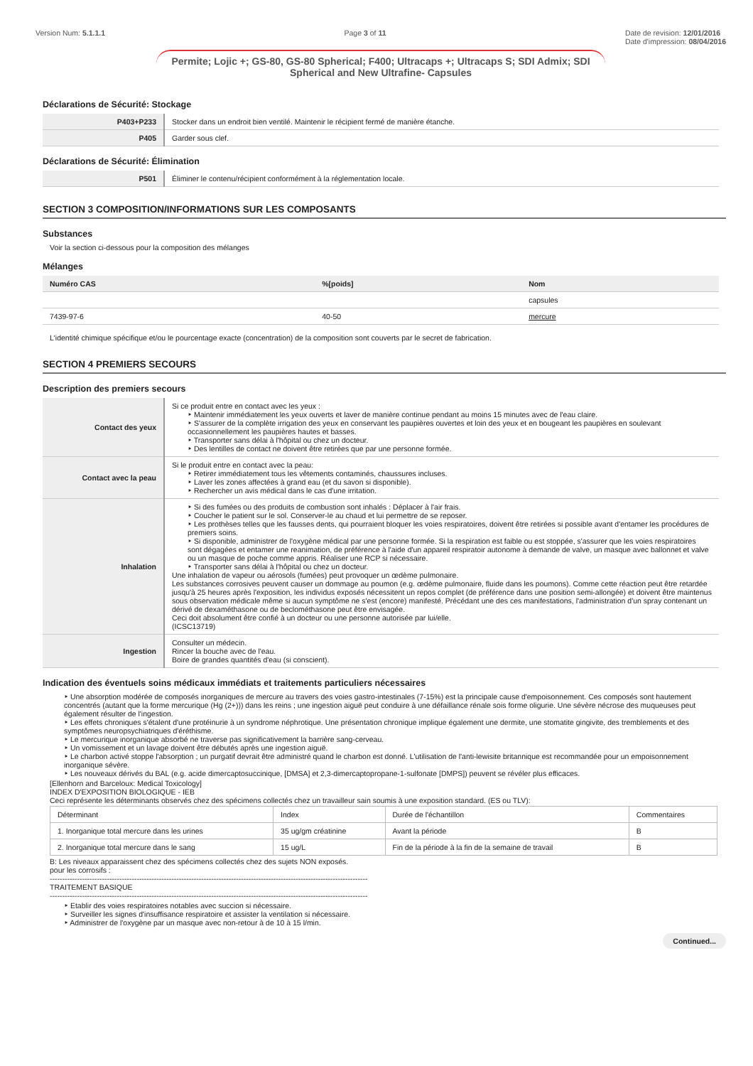Version Num: 5.1.1.1 Page 3 of 11 Date de revision: 12/01/2016
Date d'impression: 08/04/2016
Permite; Lojic +; GS-80, GS-80 Spherical; F400; Ultracaps +; Ultracaps S; SDI Admix; SDI Spherical and New Ultrafine- Capsules
Déclarations de Sécurité: Stockage
| P403+P233 | Stocker dans un endroit bien ventilé. Maintenir le récipient fermé de manière étanche. |
| P405 | Garder sous clef. |
Déclarations de Sécurité: Élimination
| P501 | Éliminer le contenu/récipient conformément à la réglementation locale. |
SECTION 3 COMPOSITION/INFORMATIONS SUR LES COMPOSANTS
Substances
Voir la section ci-dessous pour la composition des mélanges
Mélanges
| Numéro CAS | %[poids] | Nom |
| --- | --- | --- |
| | | capsules |
| 7439-97-6 | 40-50 | mercure |
L'identité chimique spécifique et/ou le pourcentage exacte (concentration) de la composition sont couverts par le secret de fabrication.
SECTION 4 PREMIERS SECOURS
Description des premiers secours
| Contact des yeux | Si ce produit entre en contact avec les yeux : Maintenir immédiatement les yeux ouverts et laver de manière continue pendant au moins 15 minutes avec de l'eau claire. S'assurer de la complète irrigation des yeux en conservant les paupières ouvertes et loin des yeux et en bougeant les paupières en soulevant occasionnellement les paupières hautes et basses. Transporter sans délai à l'hôpital ou chez un docteur. Des lentilles de contact ne doivent être retirées que par une personne formée. |
| Contact avec la peau | Si le produit entre en contact avec la peau: Retirer immédiatement tous les vêtements contaminés, chaussures incluses. Laver les zones affectées à grand eau (et du savon si disponible). Rechercher un avis médical dans le cas d'une irritation. |
| Inhalation | Si des fumées ou des produits de combustion sont inhalés : Déplacer à l'air frais. Coucher le patient sur le sol. Conserver-le au chaud et lui permettre de se reposer. Les prothèses telles que les fausses dents, qui pourraient bloquer les voies respiratoires, doivent être retirées si possible avant d'entamer les procédures de premiers soins. Si disponible, administrer de l'oxygène médical par une personne formée. Si la respiration est faible ou est stoppée, s'assurer que les voies respiratoires sont dégagées et entamer une reanimation, de préférence à l'aide d'un appareil respiratoir autonome à demande de valve, un masque avec ballonnet et valve ou un masque de poche comme appris. Réaliser une RCP si nécessaire. Transporter sans délai à l'hôpital ou chez un docteur. Une inhalation de vapeur ou aérosols (fumées) peut provoquer un œdème pulmonaire. Les substances corrosives peuvent causer un dommage au poumon (e.g. œdème pulmonaire, fluide dans les poumons). Comme cette réaction peut être retardée jusqu'à 25 heures après l'exposition, les individus exposés nécessitent un repos complet (de préférence dans une position semi-allongée) et doivent être maintenus sous observation médicale même si aucun symptôme ne s'est (encore) manifesté. Précédant une des ces manifestations, l'administration d'un spray contenant un dérivé de dexaméthasone ou de beclométhasone peut être envisagée. Ceci doit absolument être confié à un docteur ou une personne autorisée par lui/elle. (ICSC13719) |
| Ingestion | Consulter un médecin. Rincer la bouche avec de l'eau. Boire de grandes quantités d'eau (si conscient). |
Indication des éventuels soins médicaux immédiats et traitements particuliers nécessaires
Une absorption modérée de composés inorganiques de mercure au travers des voies gastro-intestinales (7-15%) est la principale cause d'empoisonnement. Ces composés sont hautement concentrés (autant que la forme mercurique (Hg (2+))) dans les reins ; une ingestion aiguë peut conduire à une défaillance rénale sois forme oligurie. Une sévère nécrose des muqueuses peut également résulter de l'ingestion.
Les effets chroniques s'étalent d'une protéinurie à un syndrome néphrotique. Une présentation chronique implique également une dermite, une stomatite gingivite, des tremblements et des symptômes neuropsychiatriques d'éréthisme.
Le mercurique inorganique absorbé ne traverse pas significativement la barrière sang-cerveau.
Un vomissement et un lavage doivent être débutés après une ingestion aiguë.
Le charbon activé stoppe l'absorption ; un purgatif devrait être administré quand le charbon est donné. L'utilisation de l'anti-lewisite britannique est recommandée pour un empoisonnement inorganique sévère.
Les nouveaux dérivés du BAL (e.g. acide dimercaptosuccinique, [DMSA] et 2,3-dimercaptopropane-1-sulfonate [DMPS]) peuvent se révéler plus efficaces.
[Ellenhorn and Barceloux: Medical Toxicology]
INDEX D'EXPOSITION BIOLOGIQUE - IEB
Ceci représente les déterminants observés chez des spécimens collectés chez un travailleur sain soumis à une exposition standard. (ES ou TLV):
| Déterminant | Index | Durée de l'échantillon | Commentaires |
| --- | --- | --- | --- |
| 1. Inorganique total mercure dans les urines | 35 ug/gm créatinine | Avant la période | B |
| 2. Inorganique total mercure dans le sang | 15 ug/L | Fin de la période à la fin de la semaine de travail | B |
B: Les niveaux apparaissent chez des spécimens collectés chez des sujets NON exposés.
pour les corrosifs :
--------------------------------------------------------------------------------------------------------------------------------
TRAITEMENT BASIQUE
--------------------------------------------------------------------------------------------------------------------------------
Etablir des voies respiratoires notables avec succion si nécessaire.
Surveiller les signes d'insuffisance respiratoire et assister la ventilation si nécessaire.
Administrer de l'oxygène par un masque avec non-retour à de 10 à 15 l/min.
Continued...